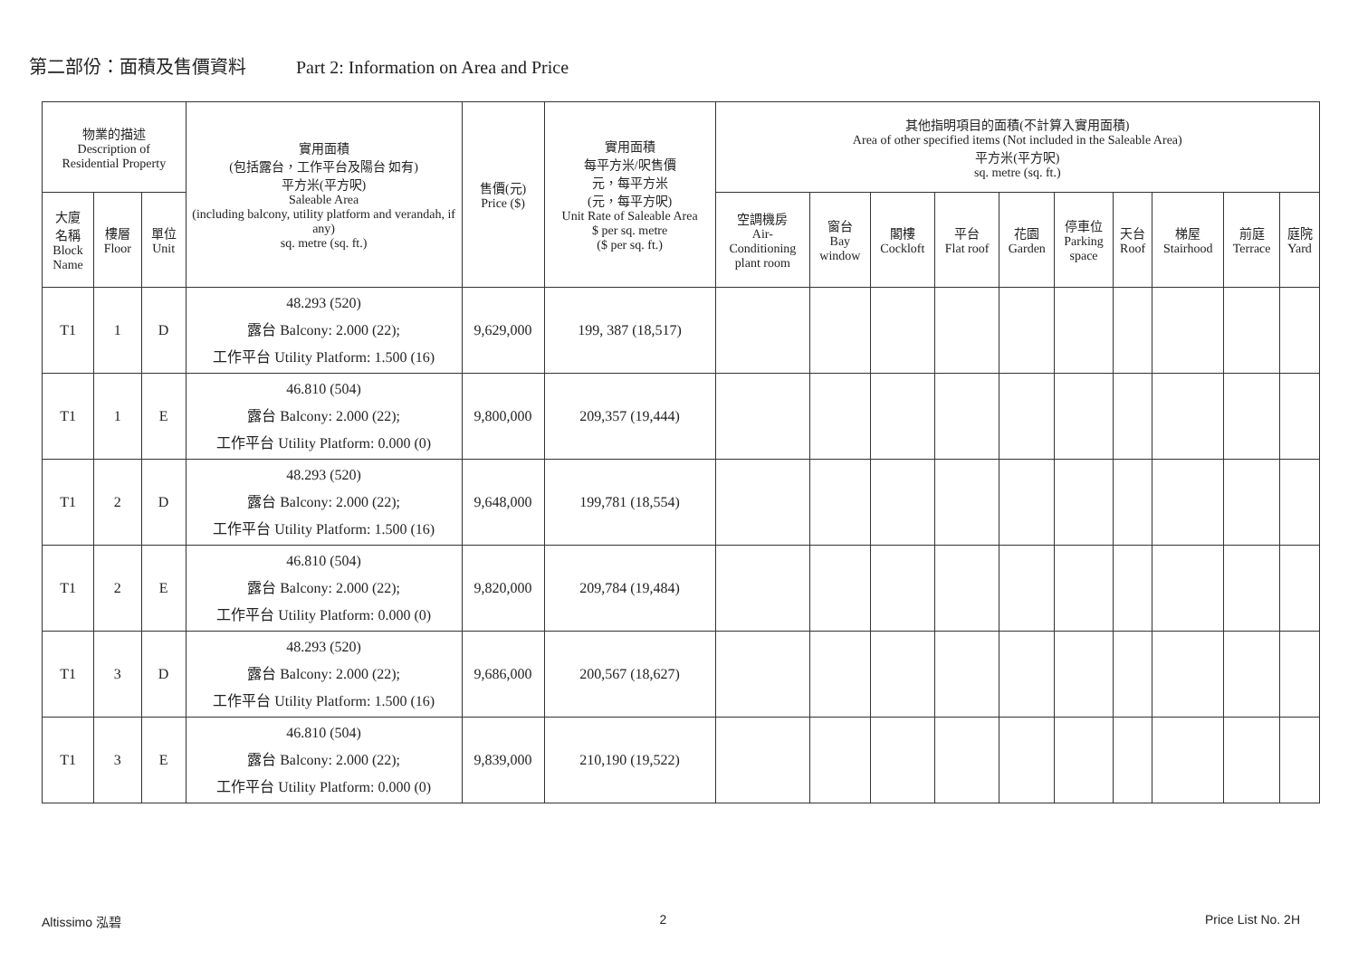第二部份：面積及售價資料 Part 2: Information on Area and Price
| 物業的描述 Description of Residential Property | | | 實用面積 (包括露台，工作平台及陽台 如有) 平方米(平方呎) Saleable Area (including balcony, utility platform and verandah, if any) sq. metre (sq. ft.) | 售價(元) Price ($) | 實用面積 每平方米/呎售價 元，每平方米 (元，每平方呎) Unit Rate of Saleable Area $ per sq. metre ($ per sq. ft.) | 其他指明項目的面積(不計算入實用面積) Area of other specified items (Not included in the Saleable Area) 平方米(平方呎) sq. metre (sq. ft.) | | | | | | | | | |
| --- | --- | --- | --- | --- | --- | --- | --- | --- | --- | --- | --- | --- | --- | --- | --- |
| 大廈 名稱 Block Name | 樓層 Floor | 單位 Unit | | | | 空調機房 Air- Conditioning plant room | 窗台 Bay window | 閣樓 Cockloft | 平台 Flat roof | 花園 Garden | 停車位 Parking space | 天台 Roof | 梯屋 Stairhood | 前庭 Terrace | 庭院 Yard |
| T1 | 1 | D | 48.293 (520) 露台 Balcony: 2.000 (22); 工作平台 Utility Platform: 1.500 (16) | 9,629,000 | 199, 387 (18,517) | | | | | | | | | | |
| T1 | 1 | E | 46.810 (504) 露台 Balcony: 2.000 (22); 工作平台 Utility Platform: 0.000 (0) | 9,800,000 | 209,357 (19,444) | | | | | | | | | | |
| T1 | 2 | D | 48.293 (520) 露台 Balcony: 2.000 (22); 工作平台 Utility Platform: 1.500 (16) | 9,648,000 | 199,781 (18,554) | | | | | | | | | | |
| T1 | 2 | E | 46.810 (504) 露台 Balcony: 2.000 (22); 工作平台 Utility Platform: 0.000 (0) | 9,820,000 | 209,784 (19,484) | | | | | | | | | | |
| T1 | 3 | D | 48.293 (520) 露台 Balcony: 2.000 (22); 工作平台 Utility Platform: 1.500 (16) | 9,686,000 | 200,567 (18,627) | | | | | | | | | | |
| T1 | 3 | E | 46.810 (504) 露台 Balcony: 2.000 (22); 工作平台 Utility Platform: 0.000 (0) | 9,839,000 | 210,190 (19,522) | | | | | | | | | | |
Altissimo 泓碧 2 Price List No. 2H